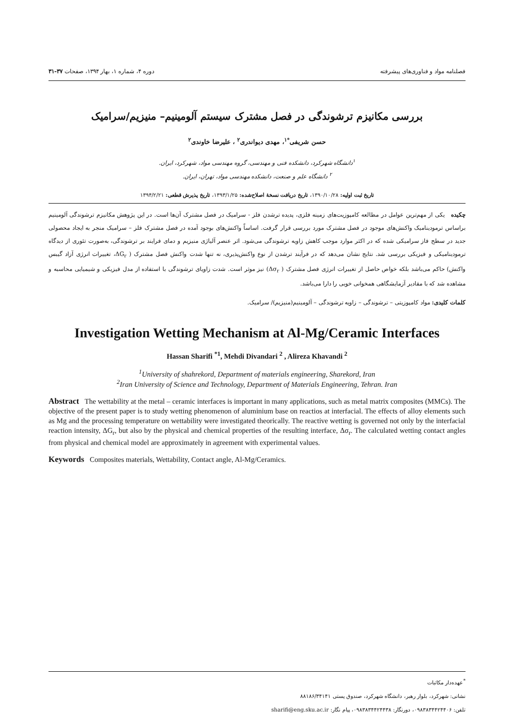فصلنامه مواد و فناوری‌های پیشرفته دوره ۴، شماره ۱، بهار ۱۳۹۴، صفحات ۳۷-۳۱
بررسی مکانیزم ترشوندگی در فصل مشترک سیستم آلومینیم– منیزیم/سرامیک
حسن شریفی<sup>*۱</sup>، مهدی دیواندری<sup>۲</sup> ، علیرضا خاوندی<sup>۲</sup>
<sup>۱</sup> دانشگاه شهرکرد، دانشکده فنی و مهندسی، گروه مهندسی مواد، شهرکرد، ایران.
<sup>۲</sup> دانشگاه علم و صنعت، دانشکده مهندسی مواد، تهران، ایران.
تاریخ ثبت اولیه: ۱۳۹۰/۱۰/۲۸، تاریخ دریافت نسخهٔ اصلاح‌شده: ۱۳۹۳/۱/۲۵، تاریخ پذیرش قطعی: ۱۳۹۴/۲/۲۱
چکیده یکی از مهم‌ترین عوامل در مطالعه کامپوزیت‌های زمینه فلزی، پدیده ترشدن فلز - سرامیک در فصل مشترک آن‌ها است. در این پژوهش مکانیزم ترشوندگی آلومینیم براساس ترمودینامیک واکنش‌های موجود در فصل مشترک مورد بررسی قرار گرفت. اساساً واکنش‌های بوجود آمده در فصل مشترک فلز – سرامیک منجر به ایجاد محصولی جدید در سطح فاز سرامیکی شده که در اکثر موارد موجب کاهش زاویه ترشوندگی می‌شود. اثر عنصر آلیاژی منیزیم و دمای فرایند بر ترشوندگی، به‌صورت تئوری از دیدگاه ترمودینامیکی و فیزیکی بررسی شد. نتایج نشان می‌دهد که در فرآیند ترشدن از نوع واکنش‌پذیری، نه تنها شدت واکنش فصل مشترک ( ΔG<sub>r</sub>، تغییرات انرژی آزاد گیبس واکنش) حاکم می‌باشد بلکه خواص حاصل از تغییرات انرژی فصل مشترک ( Δσ<sub>r</sub>) نیز موثر است. شدت زاویای ترشوندگی با استفاده از مدل فیزیکی و شیمیایی محاسبه و مشاهده شد که با مقادیر آزمایشگاهی همخوانی خوبی را دارا می‌باشد.
کلمات کلیدی: مواد کامپوزیتی – ترشوندگی – زاویه ترشوندگی – آلومینیم(منیزیم)/ سرامیک.
Investigation Wetting Mechanism at Al-Mg/Ceramic Interfaces
Hassan Sharifi <sup>*1</sup>, Mehdi Divandari <sup>2</sup> , Alireza Khavandi <sup>2</sup>
<sup>1</sup> University of shahrekord, Department of materials engineering, Sharekord, Iran
<sup>2</sup> Iran University of Science and Technology, Department of Materials Engineering, Tehran. Iran
Abstract The wettability at the metal – ceramic interfaces is important in many applications, such as metal matrix composites (MMCs). The objective of the present paper is to study wetting phenomenon of aluminium base on reactios at interfacial. The effects of alloy elements such as Mg and the processing temperature on wettability were investigated theorically. The reactive wetting is governed not only by the interfacial reaction intensity, ΔG<sub>r</sub>, but also by the physical and chemical properties of the resulting interface, Δσ<sub>r</sub>. The calculated wetting contact angles from physical and chemical model are approximately in agreement with experimental values.
Keywords Composites materials, Wettability, Contact angle, Al-Mg/Ceramics.
<sup>*</sup> عهده‌دار مکاتبات
نشانی: شهرکرد، بلوار رهبر، دانشگاه شهرکرد، صندوق پستی ۸۸۱۸۶/۳۴۱۴۱
تلفن: ۰۹۸۳۸۳۴۴۲۴۴۰۶، دورنگار: ۰۹۸۳۸۳۴۴۲۴۴۳۸، پیام نگار: sharifi@eng.sku.ac.ir